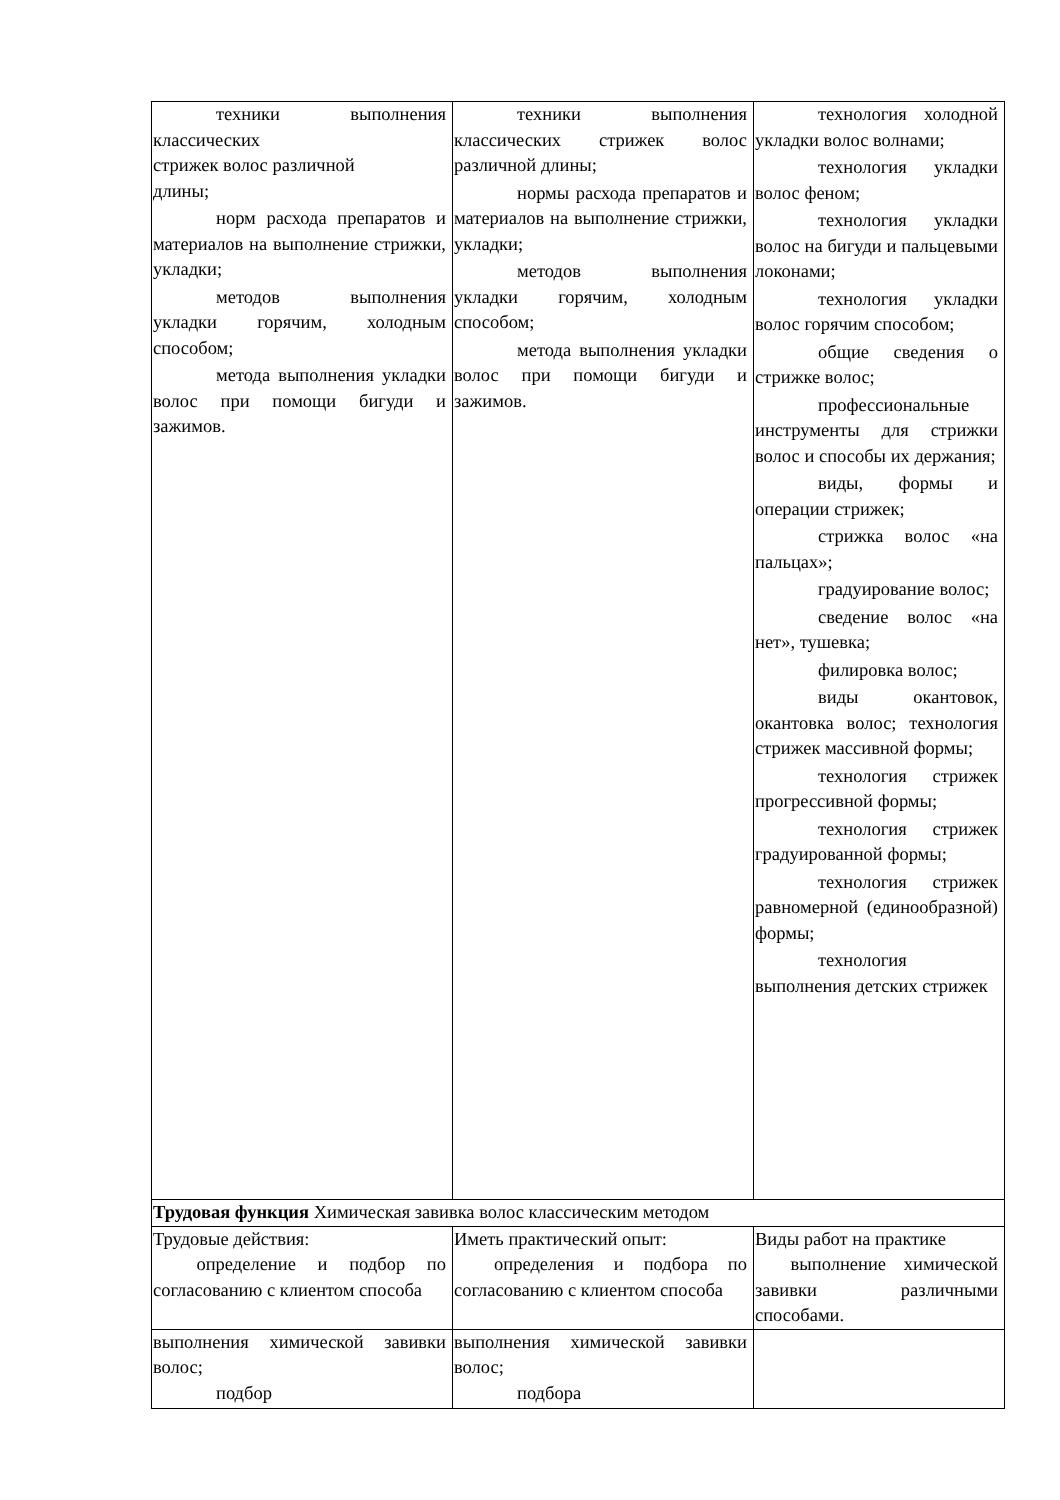| техники выполнения классических стрижек волос различной длины; норм расхода препаратов и материалов на выполнение стрижки, укладки; методов выполнения укладки горячим, холодным способом; метода выполнения укладки волос при помощи бигуди и зажимов. | техники выполнения классических стрижек волос различной длины; нормы расхода препаратов и материалов на выполнение стрижки, укладки; методов выполнения укладки горячим, холодным способом; метода выполнения укладки волос при помощи бигуди и зажимов. | технология холодной укладки волос волнами; технология укладки волос феном; технология укладки волос на бигуди и пальцевыми локонами; технология укладки волос горячим способом; общие сведения о стрижке волос; профессиональные инструменты для стрижки волос и способы их держания; виды, формы и операции стрижек; стрижка волос «на пальцах»; градуирование волос; сведение волос «на нет», тушевка; филировка волос; виды окантовок, окантовка волос; технология стрижек массивной формы; технология стрижек прогрессивной формы; технология стрижек градуированной формы; технология стрижек равномерной (единообразной) формы; технология выполнения детских стрижек |
| Трудовая функция Химическая завивка волос классическим методом | | |
| Трудовые действия: определение и подбор по согласованию с клиентом способа | Иметь практический опыт: определения и подбора по согласованию с клиентом способа | Виды работ на практике выполнение химической завивки различными способами. |
| выполнения химической завивки волос; подбор | выполнения химической завивки волос; подбора | |